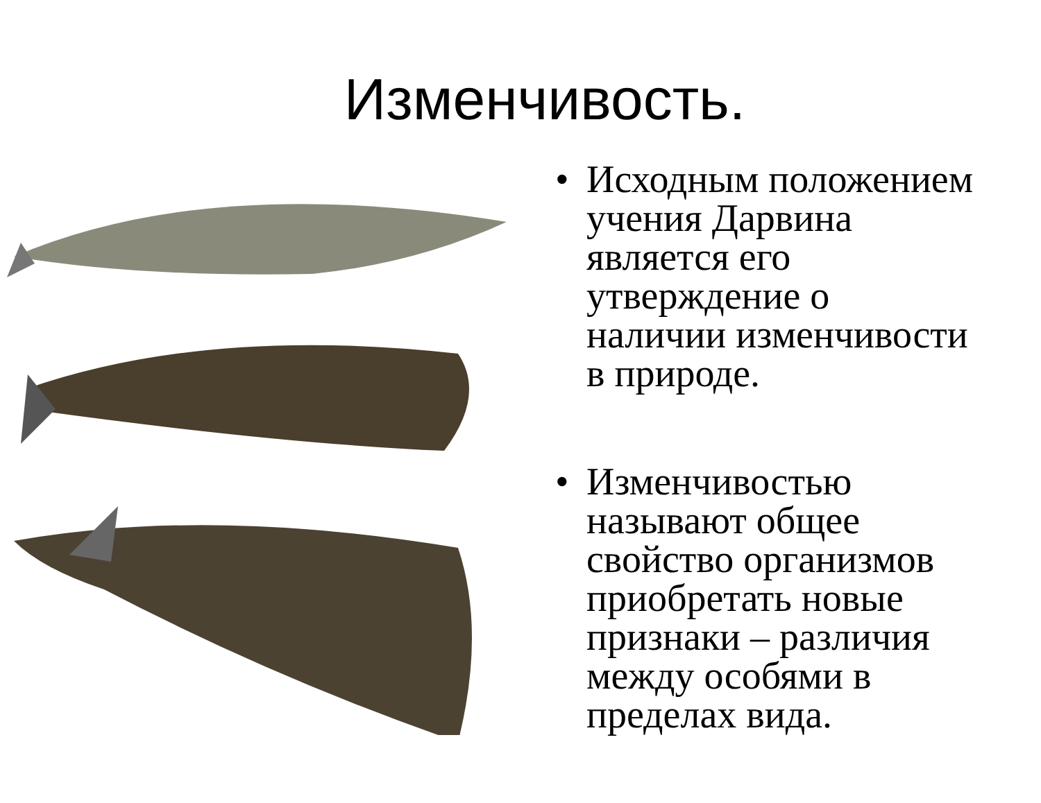Изменчивость.
• Исходным положением учения Дарвина является его утверждение о наличии изменчивости в природе.
• Изменчивостью называют общее свойство организмов приобретать новые признаки – различия между особями в пределах вида.